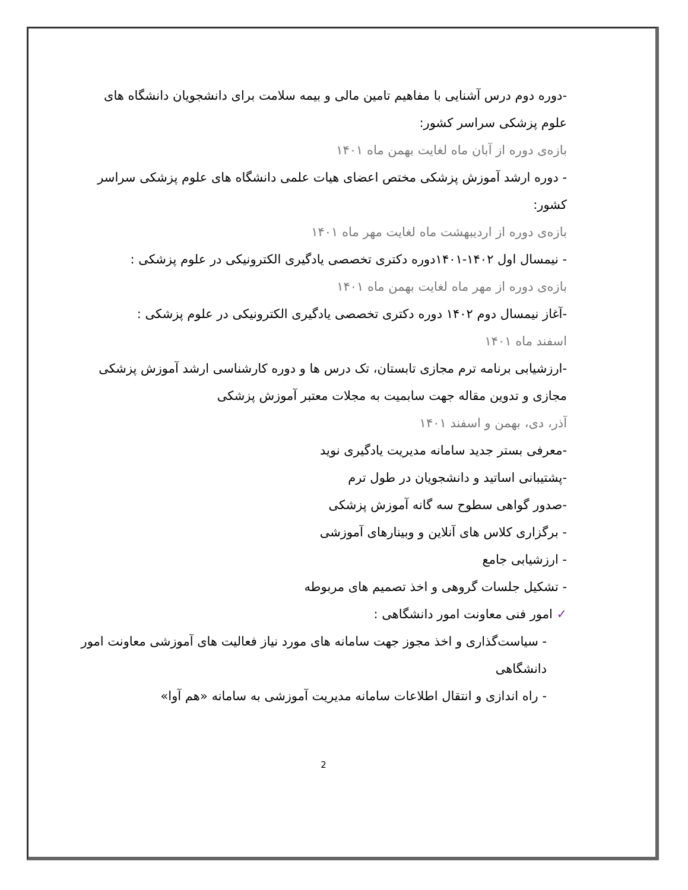-دوره دوم درس آشنایی با مفاهیم تامین مالی و بیمه سلامت برای دانشجویان دانشگاه های علوم پزشکی سراسر کشور:
بازه‌ی دوره از آبان ماه لغایت بهمن ماه ۱۴۰۱
- دوره ارشد آموزش پزشکی مختص اعضای هیات علمی دانشگاه های علوم پزشکی سراسر کشور:
بازه‌ی دوره از اردیبهشت ماه لغایت مهر ماه ۱۴۰۱
- نیمسال اول ۱۴۰۲-۱۴۰۱دوره دکتری تخصصی یادگیری الکترونیکی در علوم پزشکی :
بازه‌ی دوره از مهر ماه لغایت بهمن ماه ۱۴۰۱
-آغاز نیمسال دوم ۱۴۰۲ دوره دکتری تخصصی یادگیری الکترونیکی در علوم پزشکی :
اسفند ماه ۱۴۰۱
-ارزشیابی برنامه ترم مجازی تابستان، تک درس ها و دوره کارشناسی ارشد آموزش پزشکی مجازی و تدوین مقاله جهت سابمیت به مجلات معتبر آموزش پزشکی
آذر، دی، بهمن و اسفند ۱۴۰۱
-معرفی بستر جدید سامانه مدیریت یادگیری نوید
-پشتیبانی اساتید و دانشجویان در طول ترم
-صدور گواهی سطوح سه گانه آموزش پزشکی
- برگزاری کلاس های آنلاین و وبینارهای آموزشی
- ارزشیابی جامع
- تشکیل جلسات گروهی و اخذ تصمیم های مربوطه
✓ امور فنی معاونت امور دانشگاهی :
- سیاست‌گذاری و اخذ مجوز جهت سامانه های مورد نیاز فعالیت های آموزشی معاونت امور دانشگاهی
- راه اندازی و انتقال اطلاعات سامانه مدیریت آموزشی به سامانه «هم آوا»
2